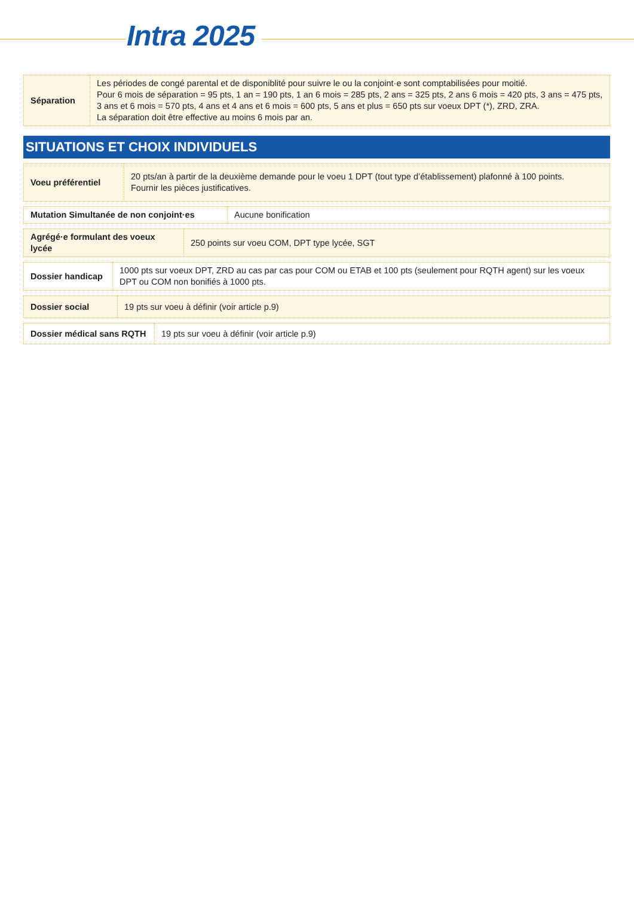Intra 2025
| Séparation | Les périodes de congé parental et de disponiblité pour suivre le ou la conjoint·e sont comptabilisées pour moitié. Pour 6 mois de séparation = 95 pts, 1 an = 190 pts, 1 an 6 mois = 285 pts, 2 ans = 325 pts, 2 ans 6 mois = 420 pts, 3 ans = 475 pts, 3 ans et 6 mois = 570 pts, 4 ans et 4 ans et 6 mois = 600 pts, 5 ans et plus = 650 pts sur voeux DPT (*), ZRD, ZRA. La séparation doit être effective au moins 6 mois par an. |
SITUATIONS ET CHOIX INDIVIDUELS
| Voeu préférentiel | 20 pts/an à partir de la deuxième demande pour le voeu 1 DPT (tout type d’établissement) plafonné à 100 points. Fournir les pièces justificatives. |
| Mutation Simultanée de non conjoint·es | Aucune bonification |
| Agrégé·e formulant des voeux lycée | 250 points sur voeu COM, DPT type lycée, SGT |
| Dossier handicap | 1000 pts sur voeux DPT, ZRD au cas par cas pour COM ou ETAB et 100 pts (seulement pour RQTH agent) sur les voeux DPT ou COM non bonifiés à 1000 pts. |
| Dossier social | 19 pts sur voeu à définir (voir article p.9) |
| Dossier médical sans RQTH | 19 pts sur voeu à définir (voir article p.9) |